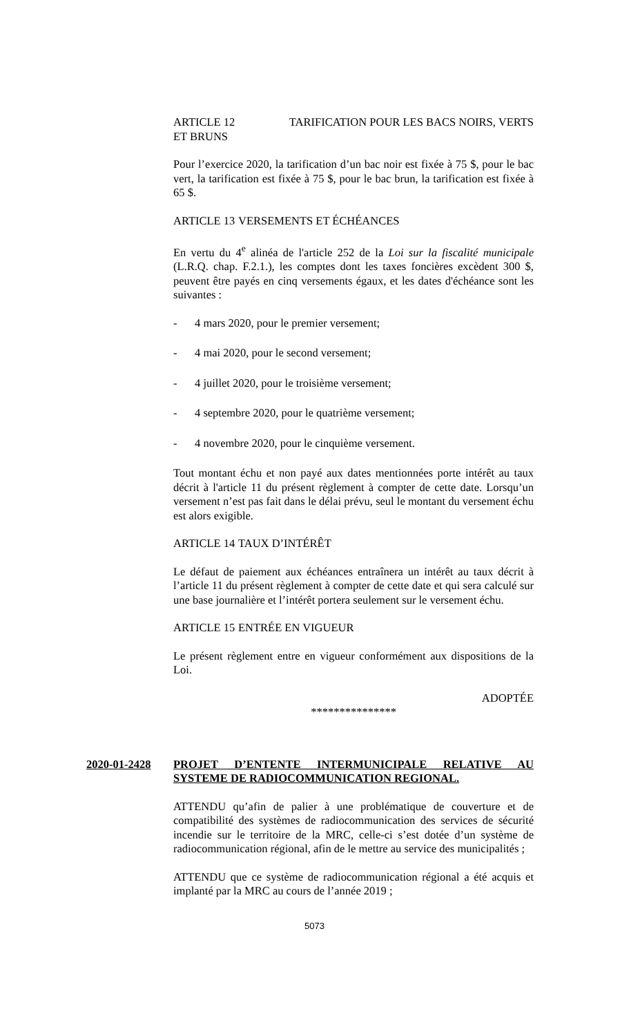ARTICLE 12 TARIFICATION POUR LES BACS NOIRS, VERTS ET BRUNS
Pour l’exercice 2020, la tarification d’un bac noir est fixée à 75 $, pour le bac vert, la tarification est fixée à 75 $, pour le bac brun, la tarification est fixée à 65 $.
ARTICLE 13 VERSEMENTS ET ÉCHÉANCES
En vertu du 4<sup>e</sup> alinéa de l'article 252 de la Loi sur la fiscalité municipale (L.R.Q. chap. F.2.1.), les comptes dont les taxes foncières excèdent 300 $, peuvent être payés en cinq versements égaux, et les dates d'échéance sont les suivantes :
- 4 mars 2020, pour le premier versement;
- 4 mai 2020, pour le second versement;
- 4 juillet 2020, pour le troisième versement;
- 4 septembre 2020, pour le quatrième versement;
- 4 novembre 2020, pour le cinquième versement.
Tout montant échu et non payé aux dates mentionnées porte intérêt au taux décrit à l'article 11 du présent règlement à compter de cette date. Lorsqu’un versement n’est pas fait dans le délai prévu, seul le montant du versement échu est alors exigible.
ARTICLE 14 TAUX D’INTÉRÊT
Le défaut de paiement aux échéances entraînera un intérêt au taux décrit à l’article 11 du présent règlement à compter de cette date et qui sera calculé sur une base journalière et l’intérêt portera seulement sur le versement échu.
ARTICLE 15 ENTRÉE EN VIGUEUR
Le présent règlement entre en vigueur conformément aux dispositions de la Loi.
ADOPTÉE
***************
2020-01-2428 PROJET D’ENTENTE INTERMUNICIPALE RELATIVE AU SYSTEME DE RADIOCOMMUNICATION REGIONAL.
ATTENDU qu’afin de palier à une problématique de couverture et de compatibilité des systèmes de radiocommunication des services de sécurité incendie sur le territoire de la MRC, celle-ci s’est dotée d’un système de radiocommunication régional, afin de le mettre au service des municipalités ;
ATTENDU que ce système de radiocommunication régional a été acquis et implanté par la MRC au cours de l’année 2019 ;
5073